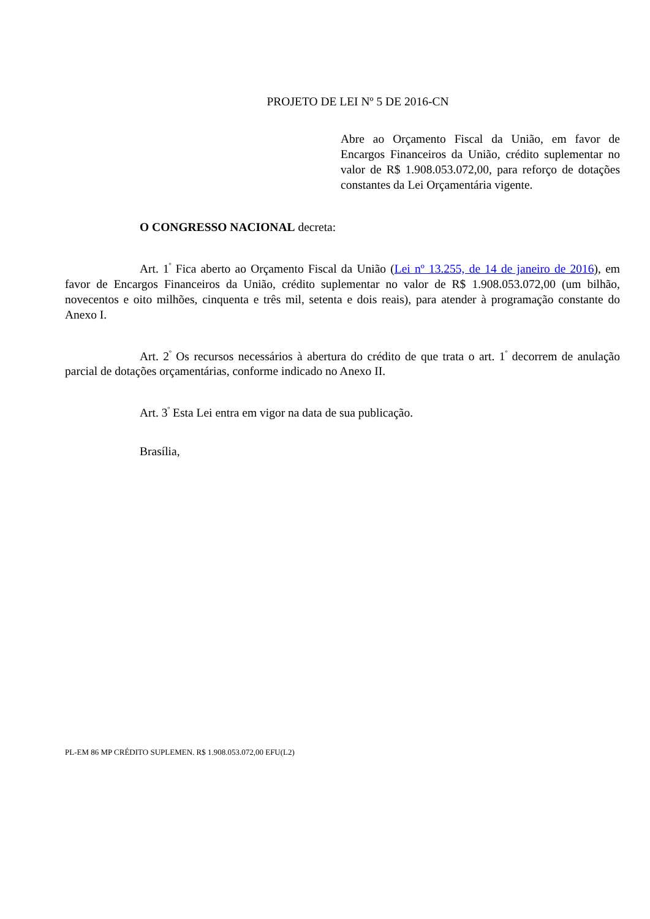PROJETO DE LEI Nº 5 DE 2016-CN
Abre ao Orçamento Fiscal da União, em favor de Encargos Financeiros da União, crédito suplementar no valor de R$ 1.908.053.072,00, para reforço de dotações constantes da Lei Orçamentária vigente.
O CONGRESSO NACIONAL decreta:
Art. 1<sup>º</sup> Fica aberto ao Orçamento Fiscal da União (Lei nº 13.255, de 14 de janeiro de 2016), em favor de Encargos Financeiros da União, crédito suplementar no valor de R$ 1.908.053.072,00 (um bilhão, novecentos e oito milhões, cinquenta e três mil, setenta e dois reais), para atender à programação constante do Anexo I.
Art. 2<sup>º</sup> Os recursos necessários à abertura do crédito de que trata o art. 1<sup>º</sup> decorrem de anulação parcial de dotações orçamentárias, conforme indicado no Anexo II.
Art. 3<sup>º</sup> Esta Lei entra em vigor na data de sua publicação.
Brasília,
PL-EM 86 MP CRÉDITO SUPLEMEN. R$ 1.908.053.072,00 EFU(L2)